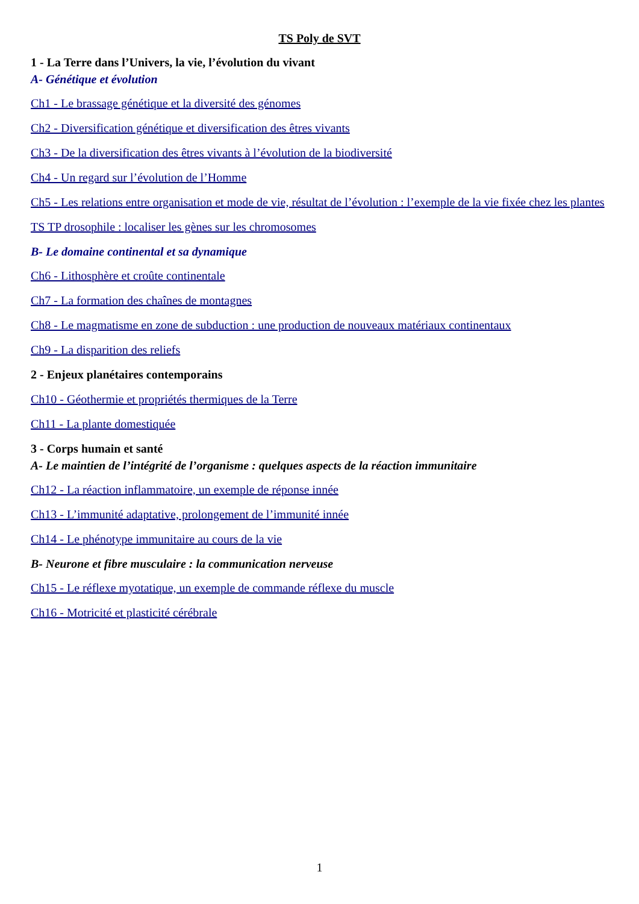TS Poly de SVT
1 - La Terre dans l’Univers, la vie, l’évolution du vivant
A- Génétique et évolution
Ch1 - Le brassage génétique et la diversité des génomes
Ch2 - Diversification génétique et diversification des êtres vivants
Ch3 - De la diversification des êtres vivants à l’évolution de la biodiversité
Ch4 - Un regard sur l’évolution de l’Homme
Ch5 - Les relations entre organisation et mode de vie, résultat de l’évolution : l’exemple de la vie fixée chez les plantes
TS TP drosophile : localiser les gènes sur les chromosomes
B- Le domaine continental et sa dynamique
Ch6 - Lithosphère et croûte continentale
Ch7 - La formation des chaînes de montagnes
Ch8 - Le magmatisme en zone de subduction : une production de nouveaux matériaux continentaux
Ch9 - La disparition des reliefs
2 - Enjeux planétaires contemporains
Ch10 - Géothermie et propriétés thermiques de la Terre
Ch11 - La plante domestiquée
3 - Corps humain et santé
A- Le maintien de l’intégrité de l’organisme : quelques aspects de la réaction immunitaire
Ch12 - La réaction inflammatoire, un exemple de réponse innée
Ch13 - L’immunité adaptative, prolongement de l’immunité innée
Ch14 - Le phénotype immunitaire au cours de la vie
B- Neurone et fibre musculaire : la communication nerveuse
Ch15 - Le réflexe myotatique, un exemple de commande réflexe du muscle
Ch16 - Motricité et plasticité cérébrale
1